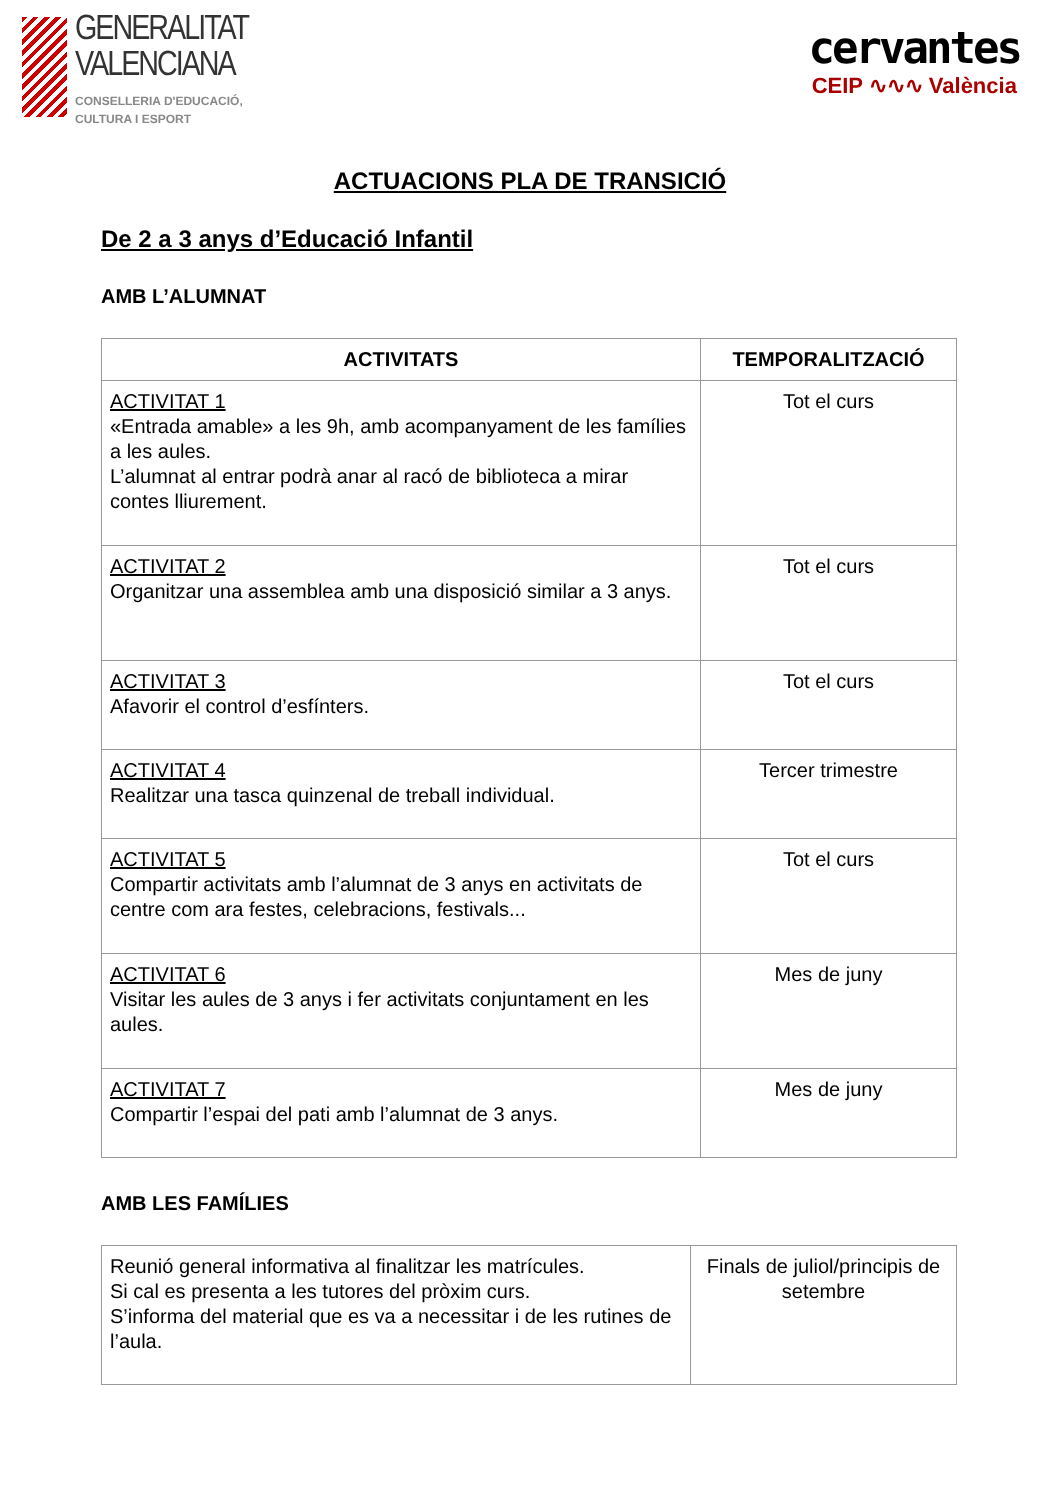GENERALITAT
VALENCIANA
CONSELLERIA D'EDUCACIÓ,
CULTURA I ESPORT
cervantes
CEIP ∿∿∿ València
ACTUACIONS PLA DE TRANSICIÓ
De 2 a 3 anys d’Educació Infantil
AMB L’ALUMNAT
| ACTIVITATS | TEMPORALITZACIÓ |
| --- | --- |
| ACTIVITAT 1 «Entrada amable» a les 9h, amb acompanyament de les famílies a les aules. L’alumnat al entrar podrà anar al racó de biblioteca a mirar contes lliurement. | Tot el curs |
| ACTIVITAT 2 Organitzar una assemblea amb una disposició similar a 3 anys. | Tot el curs |
| ACTIVITAT 3 Afavorir el control d’esfínters. | Tot el curs |
| ACTIVITAT 4 Realitzar una tasca quinzenal de treball individual. | Tercer trimestre |
| ACTIVITAT 5 Compartir activitats amb l’alumnat de 3 anys en activitats de centre com ara festes, celebracions, festivals... | Tot el curs |
| ACTIVITAT 6 Visitar les aules de 3 anys i fer activitats conjuntament en les aules. | Mes de juny |
| ACTIVITAT 7 Compartir l’espai del pati amb l’alumnat de 3 anys. | Mes de juny |
AMB LES FAMÍLIES
| Reunió general informativa al finalitzar les matrícules. Si cal es presenta a les tutores del pròxim curs. S’informa del material que es va a necessitar i de les rutines de l’aula. | Finals de juliol/principis de setembre |